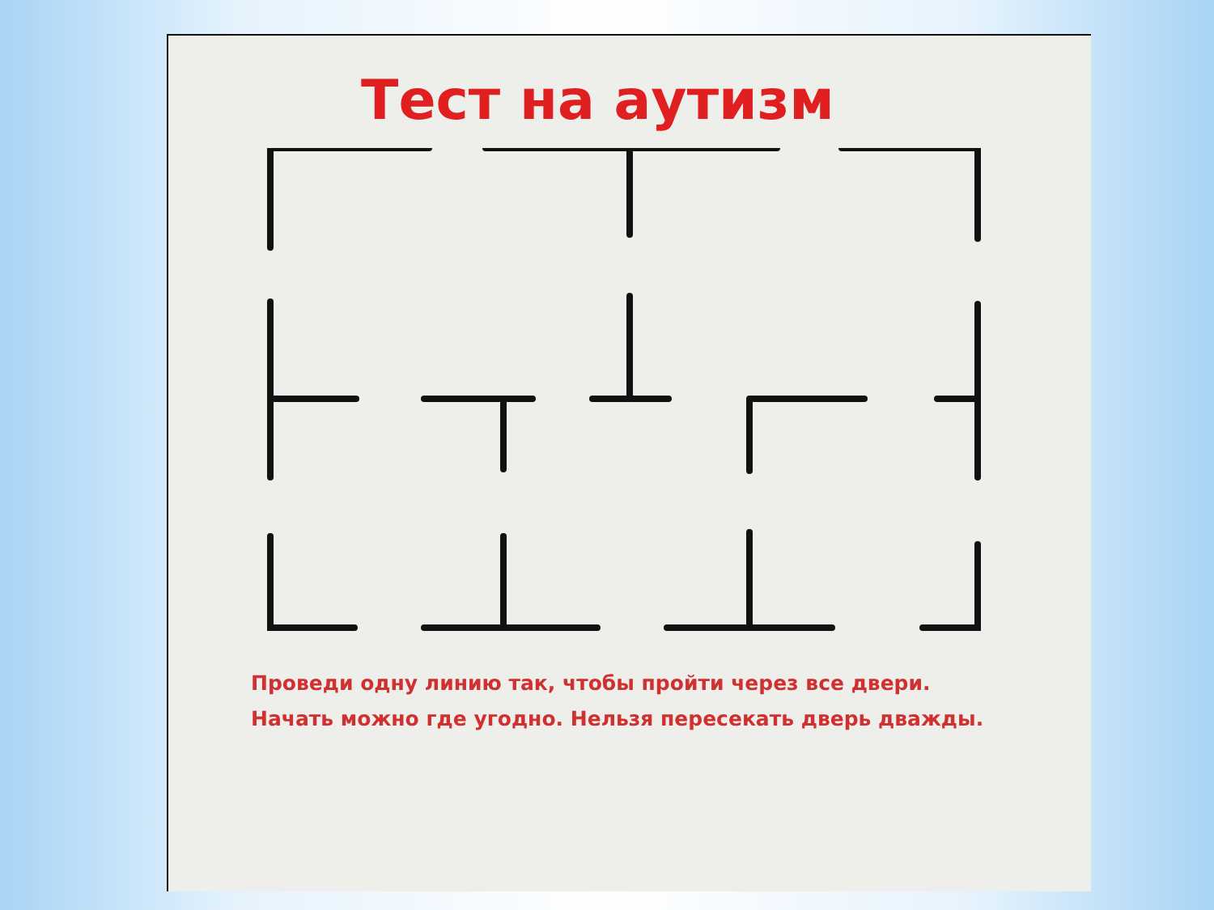Тест на аутизм
Проведи одну линию так, чтобы пройти через все двери.
Начать можно где угодно. Нельзя пересекать дверь дважды.